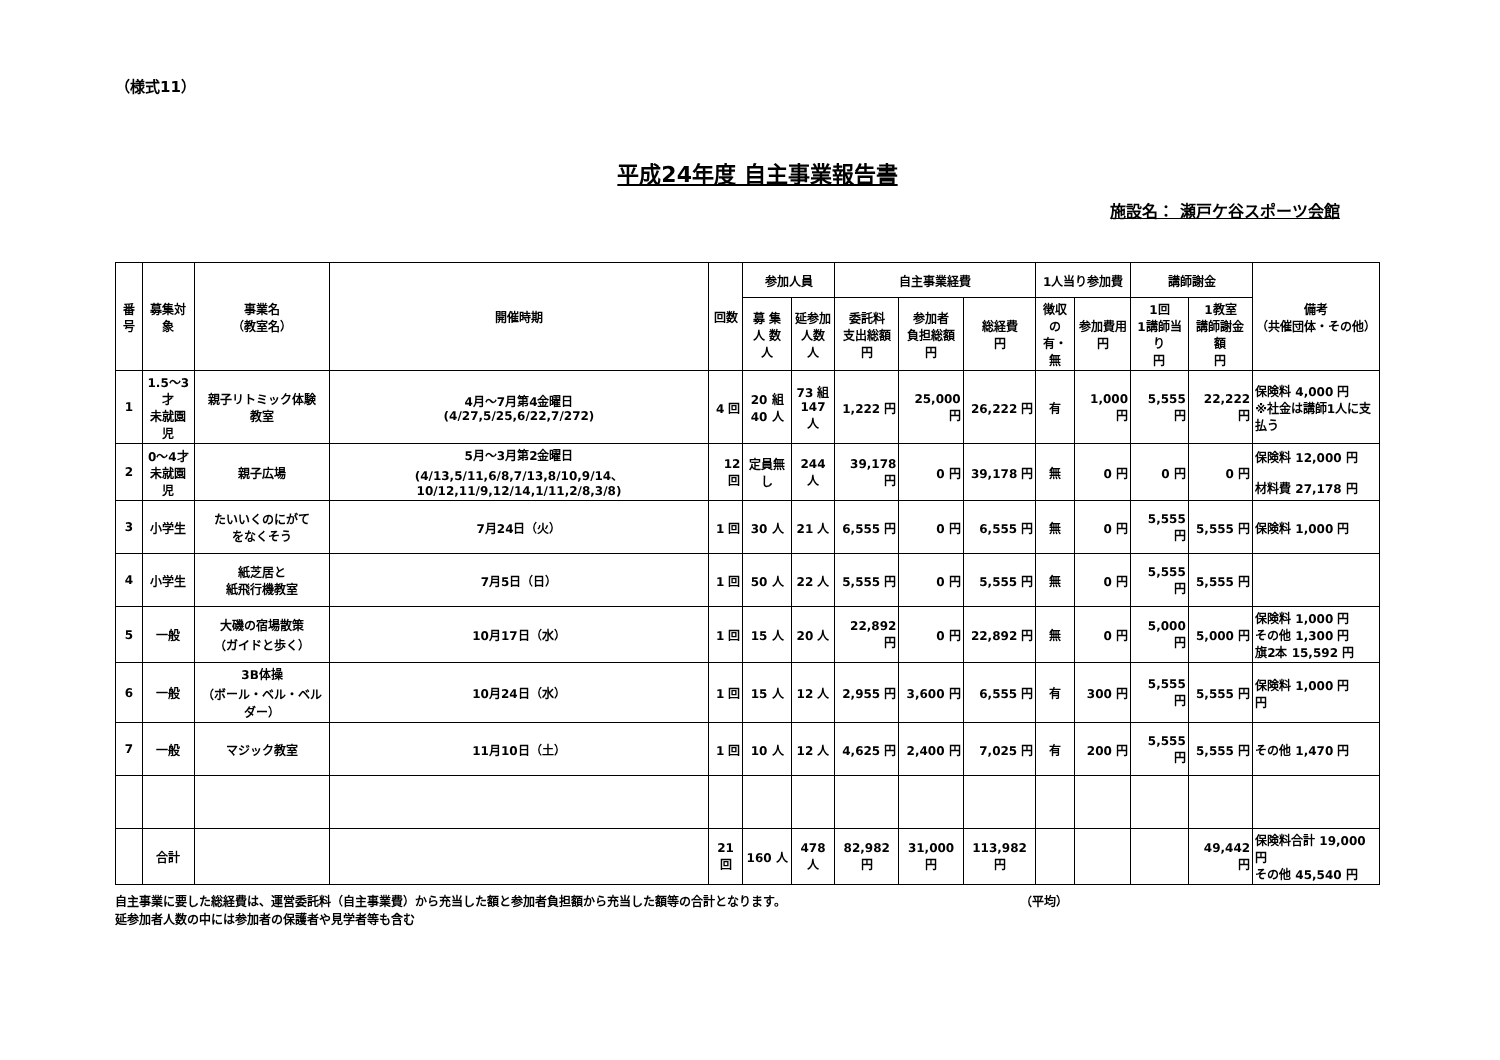（様式11）
平成24年度 自主事業報告書
施設名： 瀬戸ケ谷スポーツ会館
| 番号 | 募集対象 | 事業名 （教室名） | 開催時期 | 回数 | 参加人員 | | 自主事業経費 | | | 1人当り参加費 | | 講師謝金 | | 備考 （共催団体・その他） |
| --- | --- | --- | --- | --- | --- | --- | --- | --- | --- | --- | --- | --- | --- | --- |
| | | | | | 募 集 人 数 人 | 延参加 人数 人 | 委託料 支出総額 円 | 参加者 負担総額 円 | 総経費 円 | 徴収 の 有・無 | 参加費用 円 | 1回 1講師当り 円 | 1教室 講師謝金額 円 | |
| 1 | 1.5～3才 未就園児 | 親子リトミック体験 教室 | 4月～7月第4金曜日 (4/27,5/25,6/22,7/272) | 4 回 | 20 組 40 人 | 73 組 147 人 | 1,222 円 | 25,000 円 | 26,222 円 | 有 | 1,000 円 | 5,555 円 | 22,222 円 | 保険料 4,000 円 ※社金は講師1人に支払う |
| 2 | 0～4才 未就園児 | 親子広場 | 5月～3月第2金曜日 (4/13,5/11,6/8,7/13,8/10,9/14、10/12,11/9,12/14,1/11,2/8,3/8) | 12 回 | 定員無し | 244 人 | 39,178 円 | 0 円 | 39,178 円 | 無 | 0 円 | 0 円 | 0 円 | 保険料 12,000 円 材料費 27,178 円 |
| 3 | 小学生 | たいいくのにがて をなくそう | 7月24日（火） | 1 回 | 30 人 | 21 人 | 6,555 円 | 0 円 | 6,555 円 | 無 | 0 円 | 5,555 円 | 5,555 円 | 保険料 1,000 円 |
| 4 | 小学生 | 紙芝居と 紙飛行機教室 | 7月5日（日） | 1 回 | 50 人 | 22 人 | 5,555 円 | 0 円 | 5,555 円 | 無 | 0 円 | 5,555 円 | 5,555 円 | |
| 5 | 一般 | 大磯の宿場散策 （ガイドと歩く） | 10月17日（水） | 1 回 | 15 人 | 20 人 | 22,892 円 | 0 円 | 22,892 円 | 無 | 0 円 | 5,000 円 | 5,000 円 | 保険料 1,000 円 その他 1,300 円 旗2本 15,592 円 |
| 6 | 一般 | 3B体操 （ボール・ベル・ベルダー） | 10月24日（水） | 1 回 | 15 人 | 12 人 | 2,955 円 | 3,600 円 | 6,555 円 | 有 | 300 円 | 5,555 円 | 5,555 円 | 保険料 1,000 円 円 |
| 7 | 一般 | マジック教室 | 11月10日（土） | 1 回 | 10 人 | 12 人 | 4,625 円 | 2,400 円 | 7,025 円 | 有 | 200 円 | 5,555 円 | 5,555 円 | その他 1,470 円 |
| | 合計 | | | 21 回 | 160 人 | 478 人 | 82,982 円 | 31,000 円 | 113,982 円 | | | | 49,442 円 | 保険料合計 19,000 円 その他 45,540 円 |
自主事業に要した総経費は、運営委託料（自主事業費）から充当した額と参加者負担額から充当した額等の合計となります。 （平均）
延参加者人数の中には参加者の保護者や見学者等も含む